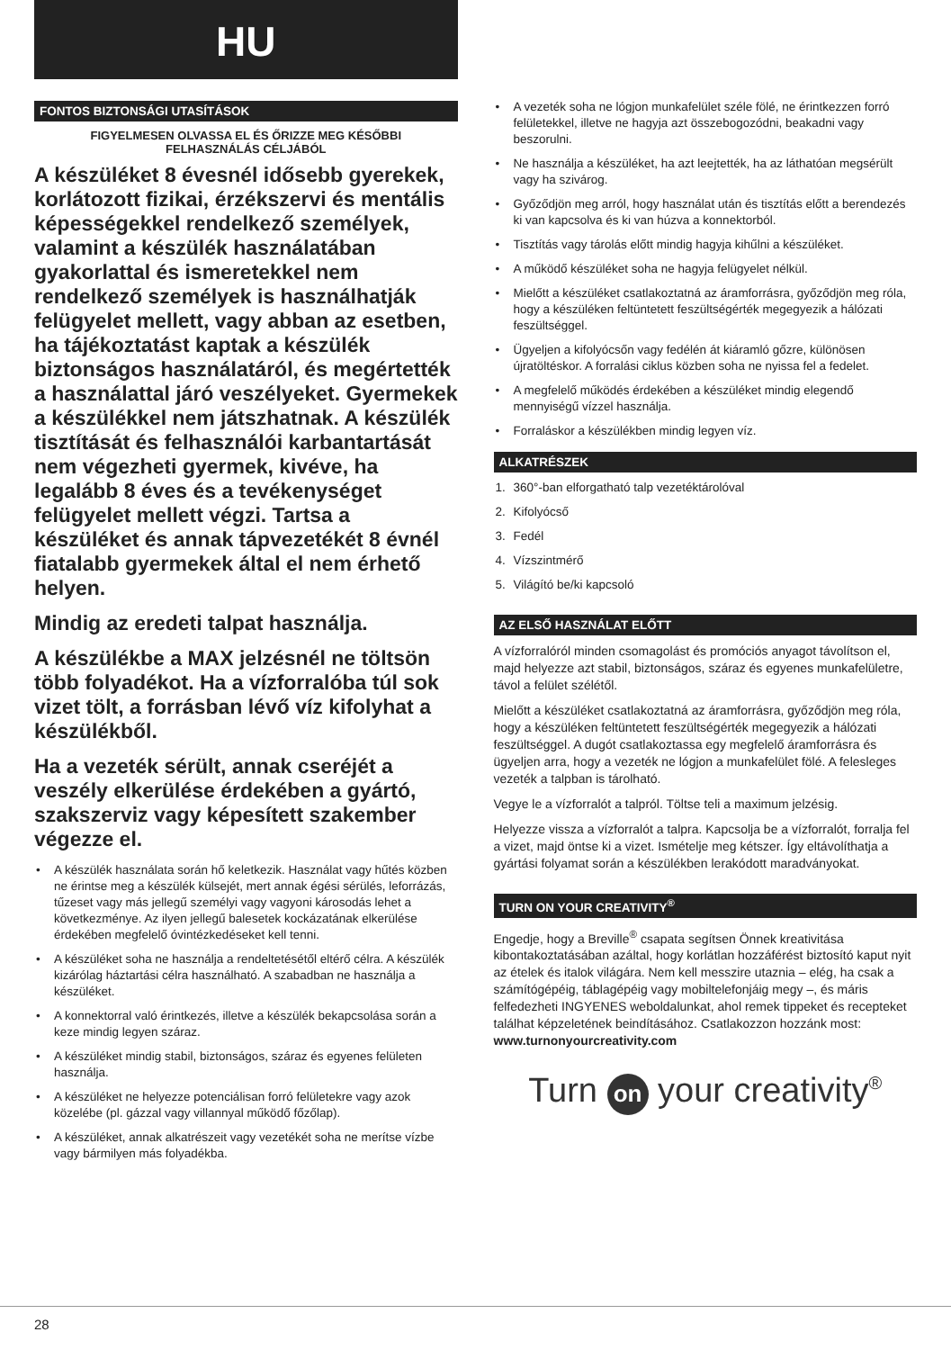HU
FONTOS BIZTONSÁGI UTASÍTÁSOK
FIGYELMESEN OLVASSA EL ÉS ŐRIZZE MEG KÉSŐBBI
FELHASZNÁLÁS CÉLJÁBÓL
A készüléket 8 évesnél idősebb gyerekek, korlátozott fizikai, érzékszervi és mentális képességekkel rendelkező személyek, valamint a készülék használatában gyakorlattal és ismeretekkel nem rendelkező személyek is használhatják felügyelet mellett, vagy abban az esetben, ha tájékoztatást kaptak a készülék biztonságos használatáról, és megértették a használattal járó veszélyeket. Gyermekek a készülékkel nem játszhatnak. A készülék tisztítását és felhasználói karbantartását nem végezheti gyermek, kivéve, ha legalább 8 éves és a tevékenységet felügyelet mellett végzi. Tartsa a készüléket és annak tápvezetékét 8 évnél fiatalabb gyermekek által el nem érhető helyen.
Mindig az eredeti talpat használja.
A készülékbe a MAX jelzésnél ne töltsön több folyadékot. Ha a vízforralóba túl sok vizet tölt, a forrásban lévő víz kifolyhat a készülékből.
Ha a vezeték sérült, annak cseréjét a veszély elkerülése érdekében a gyártó, szakszerviz vagy képesített szakember végezze el.
• A készülék használata során hő keletkezik. Használat vagy hűtés közben ne érintse meg a készülék külsejét, mert annak égési sérülés, leforrázás, tűzeset vagy más jellegű személyi vagy vagyoni károsodás lehet a következménye. Az ilyen jellegű balesetek kockázatának elkerülése érdekében megfelelő óvintézkedéseket kell tenni.
• A készüléket soha ne használja a rendeltetésétől eltérő célra. A készülék kizárólag háztartási célra használható. A szabadban ne használja a készüléket.
• A konnektorral való érintkezés, illetve a készülék bekapcsolása során a keze mindig legyen száraz.
• A készüléket mindig stabil, biztonságos, száraz és egyenes felületen használja.
• A készüléket ne helyezze potenciálisan forró felületekre vagy azok közelébe (pl. gázzal vagy villannyal működő főzőlap).
• A készüléket, annak alkatrészeit vagy vezetékét soha ne merítse vízbe vagy bármilyen más folyadékba.
• A vezeték soha ne lógjon munkafelület széle fölé, ne érintkezzen forró felületekkel, illetve ne hagyja azt összebogozódni, beakadni vagy beszorulni.
• Ne használja a készüléket, ha azt leejtették, ha az láthatóan megsérült vagy ha szivárog.
• Győződjön meg arról, hogy használat után és tisztítás előtt a berendezés ki van kapcsolva és ki van húzva a konnektorból.
• Tisztítás vagy tárolás előtt mindig hagyja kihűlni a készüléket.
• A működő készüléket soha ne hagyja felügyelet nélkül.
• Mielőtt a készüléket csatlakoztatná az áramforrásra, győződjön meg róla, hogy a készüléken feltüntetett feszültségérték megegyezik a hálózati feszültséggel.
• Ügyeljen a kifolyócsőn vagy fedélén át kiáramló gőzre, különösen újratöltéskor. A forralási ciklus közben soha ne nyissa fel a fedelet.
• A megfelelő működés érdekében a készüléket mindig elegendő mennyiségű vízzel használja.
• Forraláskor a készülékben mindig legyen víz.
ALKATRÉSZEK
1. 360°-ban elforgatható talp vezetéktárolóval
2. Kifolyócső
3. Fedél
4. Vízszintmérő
5. Világító be/ki kapcsoló
AZ ELSŐ HASZNÁLAT ELŐTT
A vízforralóról minden csomagolást és promóciós anyagot távolítson el, majd helyezze azt stabil, biztonságos, száraz és egyenes munkafelületre, távol a felület szélétől.
Mielőtt a készüléket csatlakoztatná az áramforrásra, győződjön meg róla, hogy a készüléken feltüntetett feszültségérték megegyezik a hálózati feszültséggel. A dugót csatlakoztassa egy megfelelő áramforrásra és ügyeljen arra, hogy a vezeték ne lógjon a munkafelület fölé. A felesleges vezeték a talpban is tárolható.
Vegye le a vízforralót a talpról. Töltse teli a maximum jelzésig.
Helyezze vissza a vízforralót a talpra. Kapcsolja be a vízforralót, forralja fel a vizet, majd öntse ki a vizet. Ismételje meg kétszer. Így eltávolíthatja a gyártási folyamat során a készülékben lerakódott maradványokat.
TURN ON YOUR CREATIVITY<sup>®</sup>
Engedje, hogy a Breville<sup>®</sup> csapata segítsen Önnek kreativitása kibontakoztatásában azáltal, hogy korlátlan hozzáférést biztosító kaput nyit az ételek és italok világára. Nem kell messzire utaznia – elég, ha csak a számítógépéig, táblagépéig vagy mobiltelefonjáig megy –, és máris felfedezheti INGYENES weboldalunkat, ahol remek tippeket és recepteket találhat képzeletének beindításához. Csatlakozzon hozzánk most:
www.turnonyourcreativity.com
Turn on your creativity<sup>®</sup>
28